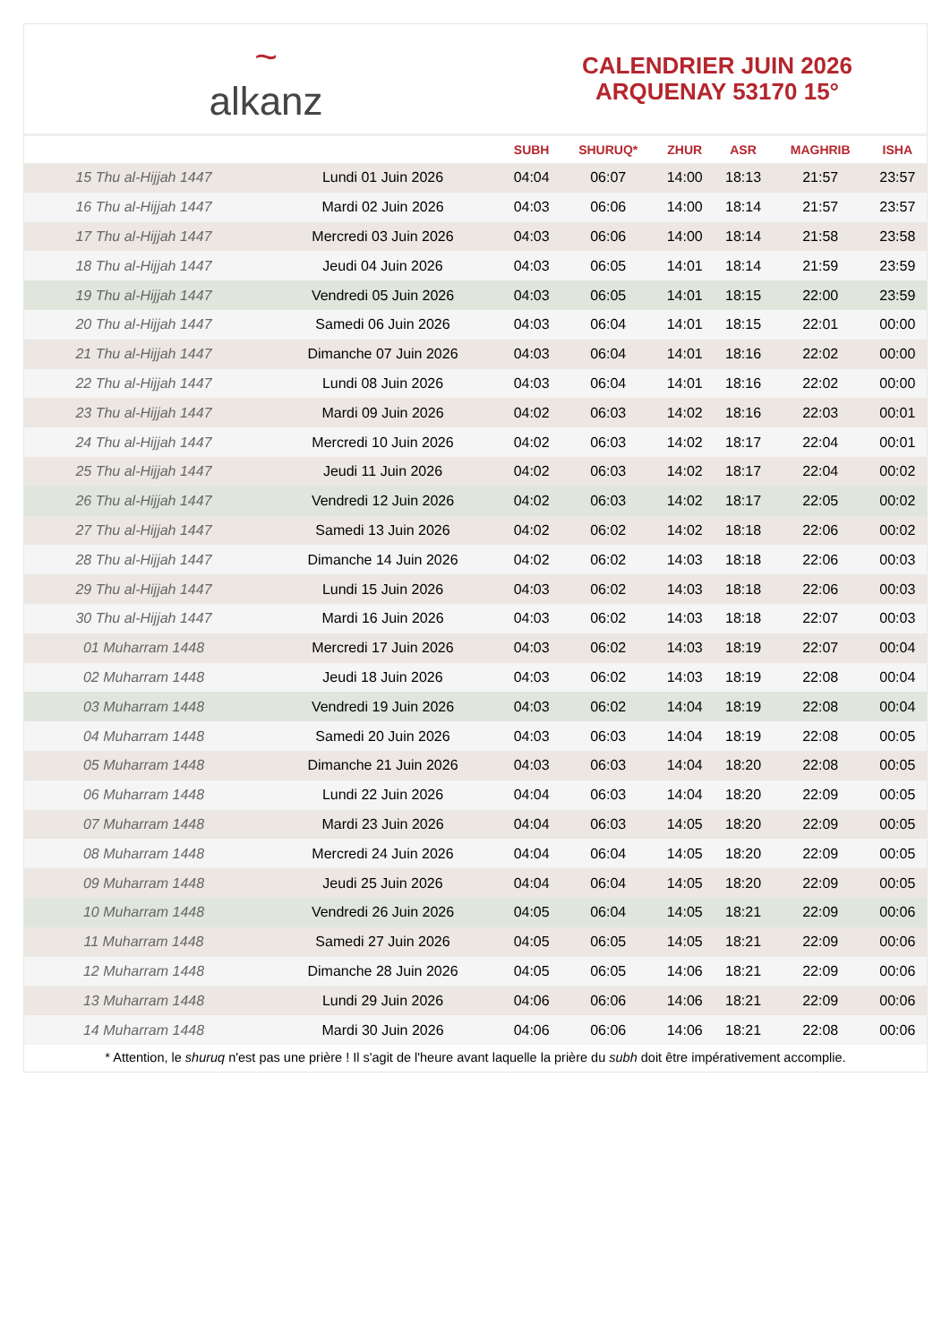~
alkanz
CALENDRIER JUIN 2026
ARQUENAY 53170 15°
| | | SUBH | SHURUQ* | ZHUR | ASR | MAGHRIB | ISHA |
| --- | --- | --- | --- | --- | --- | --- | --- |
| 15 Thu al-Hijjah 1447 | Lundi 01 Juin 2026 | 04:04 | 06:07 | 14:00 | 18:13 | 21:57 | 23:57 |
| 16 Thu al-Hijjah 1447 | Mardi 02 Juin 2026 | 04:03 | 06:06 | 14:00 | 18:14 | 21:57 | 23:57 |
| 17 Thu al-Hijjah 1447 | Mercredi 03 Juin 2026 | 04:03 | 06:06 | 14:00 | 18:14 | 21:58 | 23:58 |
| 18 Thu al-Hijjah 1447 | Jeudi 04 Juin 2026 | 04:03 | 06:05 | 14:01 | 18:14 | 21:59 | 23:59 |
| 19 Thu al-Hijjah 1447 | Vendredi 05 Juin 2026 | 04:03 | 06:05 | 14:01 | 18:15 | 22:00 | 23:59 |
| 20 Thu al-Hijjah 1447 | Samedi 06 Juin 2026 | 04:03 | 06:04 | 14:01 | 18:15 | 22:01 | 00:00 |
| 21 Thu al-Hijjah 1447 | Dimanche 07 Juin 2026 | 04:03 | 06:04 | 14:01 | 18:16 | 22:02 | 00:00 |
| 22 Thu al-Hijjah 1447 | Lundi 08 Juin 2026 | 04:03 | 06:04 | 14:01 | 18:16 | 22:02 | 00:00 |
| 23 Thu al-Hijjah 1447 | Mardi 09 Juin 2026 | 04:02 | 06:03 | 14:02 | 18:16 | 22:03 | 00:01 |
| 24 Thu al-Hijjah 1447 | Mercredi 10 Juin 2026 | 04:02 | 06:03 | 14:02 | 18:17 | 22:04 | 00:01 |
| 25 Thu al-Hijjah 1447 | Jeudi 11 Juin 2026 | 04:02 | 06:03 | 14:02 | 18:17 | 22:04 | 00:02 |
| 26 Thu al-Hijjah 1447 | Vendredi 12 Juin 2026 | 04:02 | 06:03 | 14:02 | 18:17 | 22:05 | 00:02 |
| 27 Thu al-Hijjah 1447 | Samedi 13 Juin 2026 | 04:02 | 06:02 | 14:02 | 18:18 | 22:06 | 00:02 |
| 28 Thu al-Hijjah 1447 | Dimanche 14 Juin 2026 | 04:02 | 06:02 | 14:03 | 18:18 | 22:06 | 00:03 |
| 29 Thu al-Hijjah 1447 | Lundi 15 Juin 2026 | 04:03 | 06:02 | 14:03 | 18:18 | 22:06 | 00:03 |
| 30 Thu al-Hijjah 1447 | Mardi 16 Juin 2026 | 04:03 | 06:02 | 14:03 | 18:18 | 22:07 | 00:03 |
| 01 Muharram 1448 | Mercredi 17 Juin 2026 | 04:03 | 06:02 | 14:03 | 18:19 | 22:07 | 00:04 |
| 02 Muharram 1448 | Jeudi 18 Juin 2026 | 04:03 | 06:02 | 14:03 | 18:19 | 22:08 | 00:04 |
| 03 Muharram 1448 | Vendredi 19 Juin 2026 | 04:03 | 06:02 | 14:04 | 18:19 | 22:08 | 00:04 |
| 04 Muharram 1448 | Samedi 20 Juin 2026 | 04:03 | 06:03 | 14:04 | 18:19 | 22:08 | 00:05 |
| 05 Muharram 1448 | Dimanche 21 Juin 2026 | 04:03 | 06:03 | 14:04 | 18:20 | 22:08 | 00:05 |
| 06 Muharram 1448 | Lundi 22 Juin 2026 | 04:04 | 06:03 | 14:04 | 18:20 | 22:09 | 00:05 |
| 07 Muharram 1448 | Mardi 23 Juin 2026 | 04:04 | 06:03 | 14:05 | 18:20 | 22:09 | 00:05 |
| 08 Muharram 1448 | Mercredi 24 Juin 2026 | 04:04 | 06:04 | 14:05 | 18:20 | 22:09 | 00:05 |
| 09 Muharram 1448 | Jeudi 25 Juin 2026 | 04:04 | 06:04 | 14:05 | 18:20 | 22:09 | 00:05 |
| 10 Muharram 1448 | Vendredi 26 Juin 2026 | 04:05 | 06:04 | 14:05 | 18:21 | 22:09 | 00:06 |
| 11 Muharram 1448 | Samedi 27 Juin 2026 | 04:05 | 06:05 | 14:05 | 18:21 | 22:09 | 00:06 |
| 12 Muharram 1448 | Dimanche 28 Juin 2026 | 04:05 | 06:05 | 14:06 | 18:21 | 22:09 | 00:06 |
| 13 Muharram 1448 | Lundi 29 Juin 2026 | 04:06 | 06:06 | 14:06 | 18:21 | 22:09 | 00:06 |
| 14 Muharram 1448 | Mardi 30 Juin 2026 | 04:06 | 06:06 | 14:06 | 18:21 | 22:08 | 00:06 |
* Attention, le shuruq n'est pas une prière ! Il s'agit de l'heure avant laquelle la prière du subh doit être impérativement accomplie.